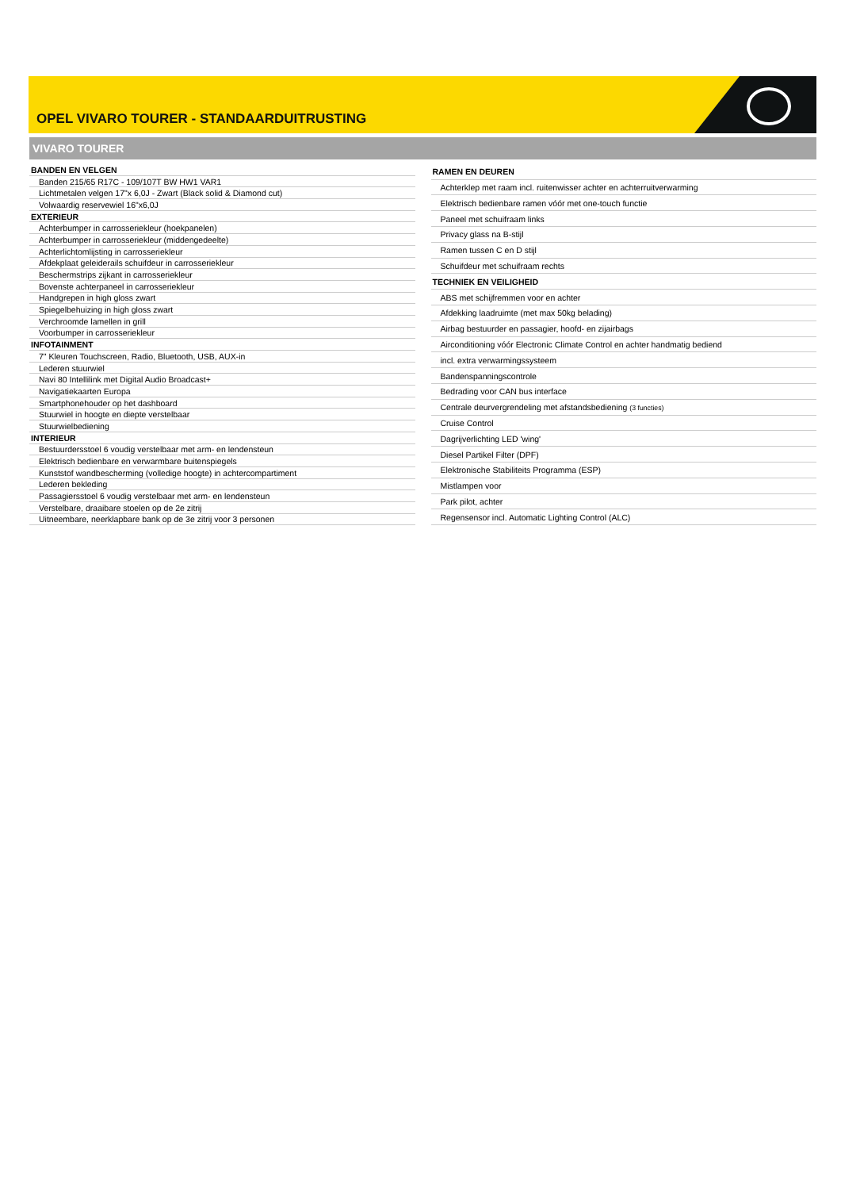OPEL VIVARO TOURER - STANDAARDUITRUSTING
VIVARO TOURER
| BANDEN EN VELGEN |
| --- |
| Banden 215/65 R17C - 109/107T BW HW1 VAR1 |
| Lichtmetalen velgen 17"x 6,0J - Zwart (Black solid & Diamond cut) |
| Volwaardig reservewiel 16"x6,0J |
| EXTERIEUR |
| Achterbumper in carrosseriekleur (hoekpanelen) |
| Achterbumper in carrosseriekleur (middengedeelte) |
| Achterlichtomlijsting in carrosseriekleur |
| Afdekplaat geleiderails schuifdeur in carrosseriekleur |
| Beschermstrips zijkant in carrosseriekleur |
| Bovenste achterpaneel in carrosseriekleur |
| Handgrepen in high gloss zwart |
| Spiegelbehuizing in high gloss zwart |
| Verchroomde lamellen in grill |
| Voorbumper in carrosseriekleur |
| INFOTAINMENT |
| 7" Kleuren Touchscreen, Radio, Bluetooth, USB, AUX-in |
| Lederen stuurwiel |
| Navi 80 Intellilink met Digital Audio Broadcast+ |
| Navigatiekaarten Europa |
| Smartphonehouder op het dashboard |
| Stuurwiel in hoogte en diepte verstelbaar |
| Stuurwielbediening |
| INTERIEUR |
| Bestuurdersstoel 6 voudig verstelbaar met arm- en lendensteun |
| Elektrisch bedienbare en verwarmbare buitenspiegels |
| Kunststof wandbescherming (volledige hoogte) in achtercompartiment |
| Lederen bekleding |
| Passagiersstoel 6 voudig verstelbaar met arm- en lendensteun |
| Verstelbare, draaibare stoelen op de 2e zitrij |
| Uitneembare, neerklapbare bank op de 3e zitrij voor 3 personen |
| RAMEN EN DEUREN |
| --- |
| Achterklep met raam incl. ruitenwisser achter en achterruitverwarming |
| Elektrisch bedienbare ramen vóór met one-touch functie |
| Paneel met schuifraam links |
| Privacy glass na B-stijl |
| Ramen tussen C en D stijl |
| Schuifdeur met schuifraam rechts |
| TECHNIEK EN VEILIGHEID |
| ABS met schijfremmen voor en achter |
| Afdekking laadruimte (met max 50kg belading) |
| Airbag bestuurder en passagier, hoofd- en zijairbags |
| Airconditioning vóór Electronic Climate Control en achter handmatig bediend |
| incl. extra verwarmingssysteem |
| Bandenspanningscontrole |
| Bedrading voor CAN bus interface |
| Centrale deurvergrendeling met afstandsbediening (3 functies) |
| Cruise Control |
| Dagrijverlichting LED 'wing' |
| Diesel Partikel Filter (DPF) |
| Elektronische Stabiliteits Programma (ESP) |
| Mistlampen voor |
| Park pilot, achter |
| Regensensor incl. Automatic Lighting Control (ALC) |